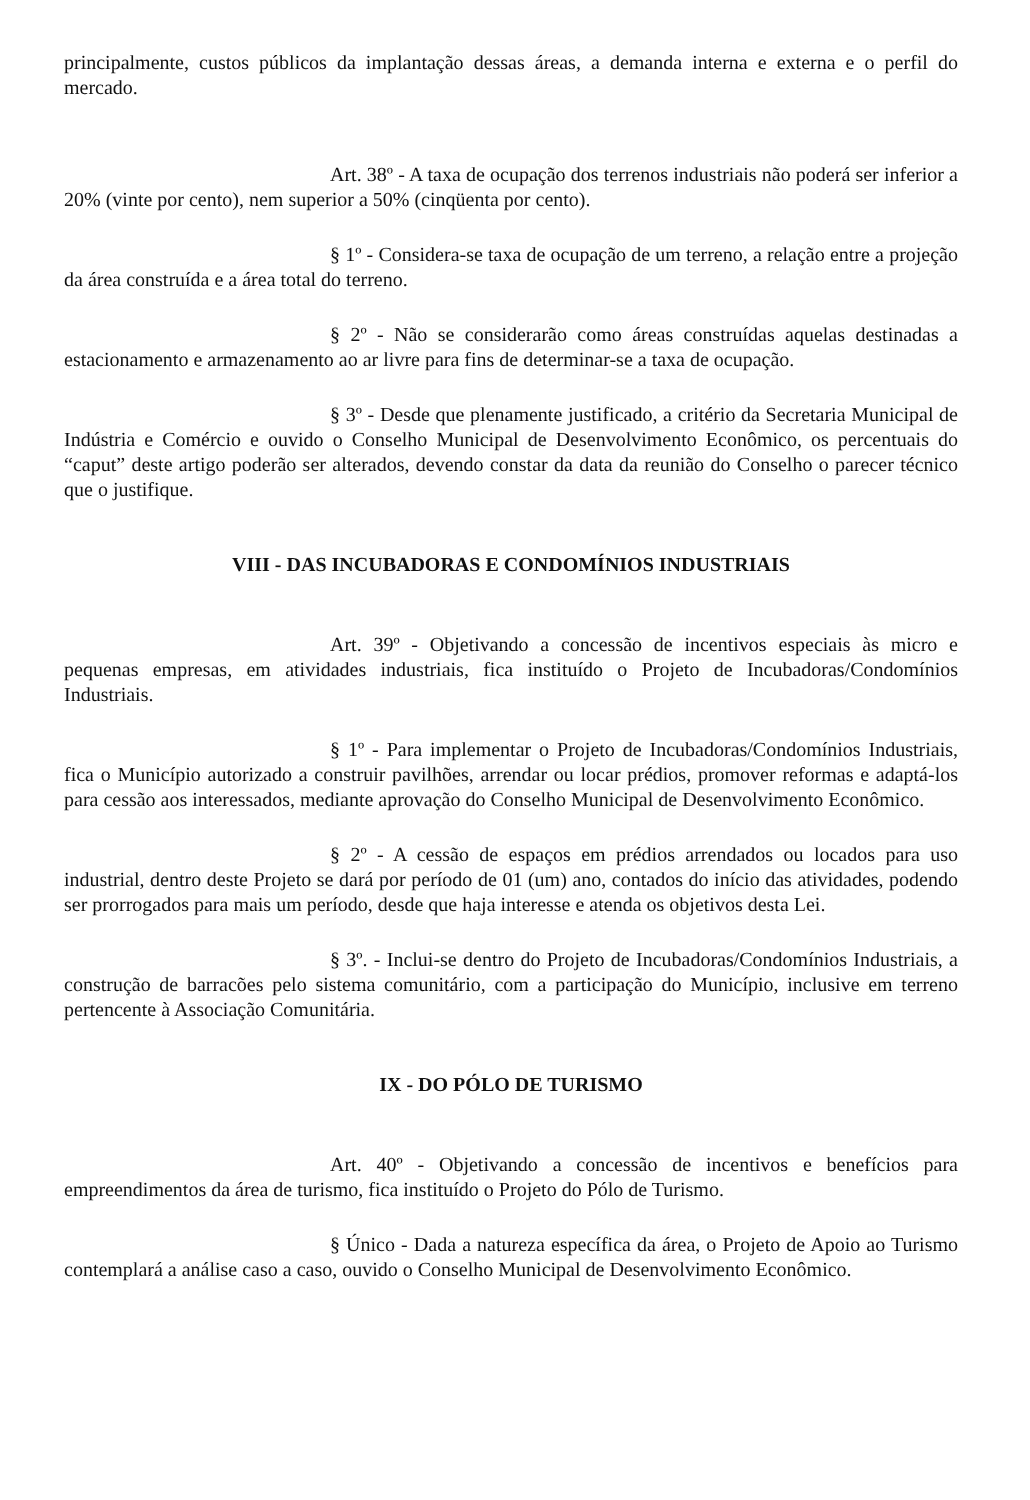principalmente, custos públicos da implantação dessas áreas, a demanda interna e externa e o perfil do mercado.
Art. 38º - A taxa de ocupação dos terrenos industriais não poderá ser inferior a 20% (vinte por cento), nem superior a 50% (cinqüenta por cento).
§ 1º - Considera-se taxa de ocupação de um terreno, a relação entre a projeção da área construída e a área total do terreno.
§ 2º - Não se considerarão como áreas construídas aquelas destinadas a estacionamento e armazenamento ao ar livre para fins de determinar-se a taxa de ocupação.
§ 3º - Desde que plenamente justificado, a critério da Secretaria Municipal de Indústria e Comércio e ouvido o Conselho Municipal de Desenvolvimento Econômico, os percentuais do “caput” deste artigo poderão ser alterados, devendo constar da data da reunião do Conselho o parecer técnico que o justifique.
VIII - DAS INCUBADORAS E CONDOMÍNIOS INDUSTRIAIS
Art. 39º - Objetivando a concessão de incentivos especiais às micro e pequenas empresas, em atividades industriais, fica instituído o Projeto de Incubadoras/Condomínios Industriais.
§ 1º - Para implementar o Projeto de Incubadoras/Condomínios Industriais, fica o Município autorizado a construir pavilhões, arrendar ou locar prédios, promover reformas e adaptá-los para cessão aos interessados, mediante aprovação do Conselho Municipal de Desenvolvimento Econômico.
§ 2º - A cessão de espaços em prédios arrendados ou locados para uso industrial, dentro deste Projeto se dará por período de 01 (um) ano, contados do início das atividades, podendo ser prorrogados para mais um período, desde que haja interesse e atenda os objetivos desta Lei.
§ 3º. - Inclui-se dentro do Projeto de Incubadoras/Condomínios Industriais, a construção de barracões pelo sistema comunitário, com a participação do Município, inclusive em terreno pertencente à Associação Comunitária.
IX - DO PÓLO DE TURISMO
Art. 40º - Objetivando a concessão de incentivos e benefícios para empreendimentos da área de turismo, fica instituído o Projeto do Pólo de Turismo.
§ Único - Dada a natureza específica da área, o Projeto de Apoio ao Turismo contemplará a análise caso a caso, ouvido o Conselho Municipal de Desenvolvimento Econômico.